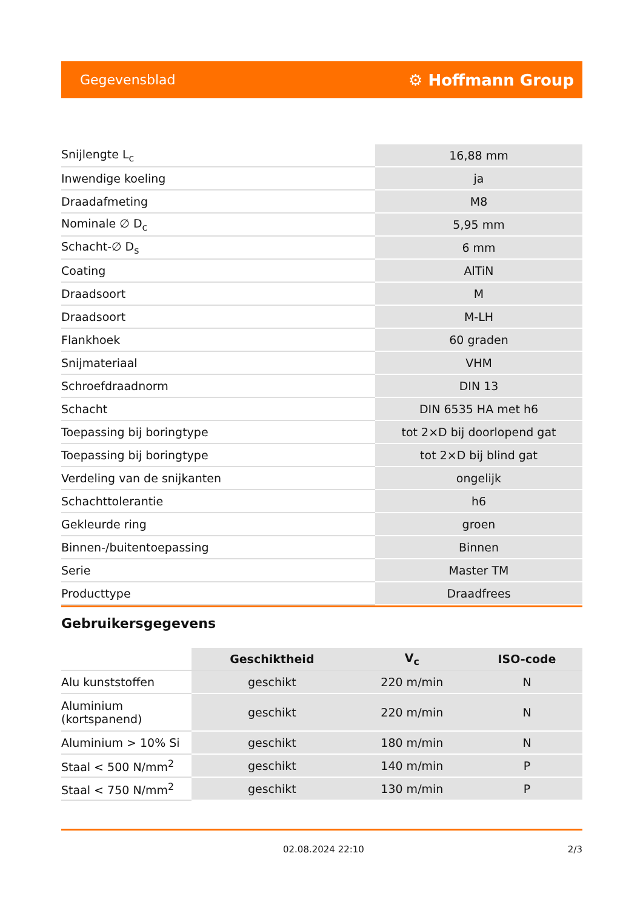Gegevensblad ⚙ Hoffmann Group
| Snijlengte L<sub>c</sub> | 16,88 mm |
| Inwendige koeling | ja |
| Draadafmeting | M8 |
| Nominale ∅ D<sub>c</sub> | 5,95 mm |
| Schacht-∅ D<sub>s</sub> | 6 mm |
| Coating | AlTiN |
| Draadsoort | M |
| Draadsoort | M-LH |
| Flankhoek | 60 graden |
| Snijmateriaal | VHM |
| Schroefdraadnorm | DIN 13 |
| Schacht | DIN 6535 HA met h6 |
| Toepassing bij boringtype | tot 2×D bij doorlopend gat |
| Toepassing bij boringtype | tot 2×D bij blind gat |
| Verdeling van de snijkanten | ongelijk |
| Schachttolerantie | h6 |
| Gekleurde ring | groen |
| Binnen-/buitentoepassing | Binnen |
| Serie | Master TM |
| Producttype | Draadfrees |
Gebruikersgegevens
| | Geschiktheid | V<sub>c</sub> | ISO-code |
| --- | --- | --- | --- |
| Alu kunststoffen | geschikt | 220 m/min | N |
| Aluminium (kortspanend) | geschikt | 220 m/min | N |
| Aluminium > 10% Si | geschikt | 180 m/min | N |
| Staal < 500 N/mm<sup>2</sup> | geschikt | 140 m/min | P |
| Staal < 750 N/mm<sup>2</sup> | geschikt | 130 m/min | P |
02.08.2024 22:10 2/3